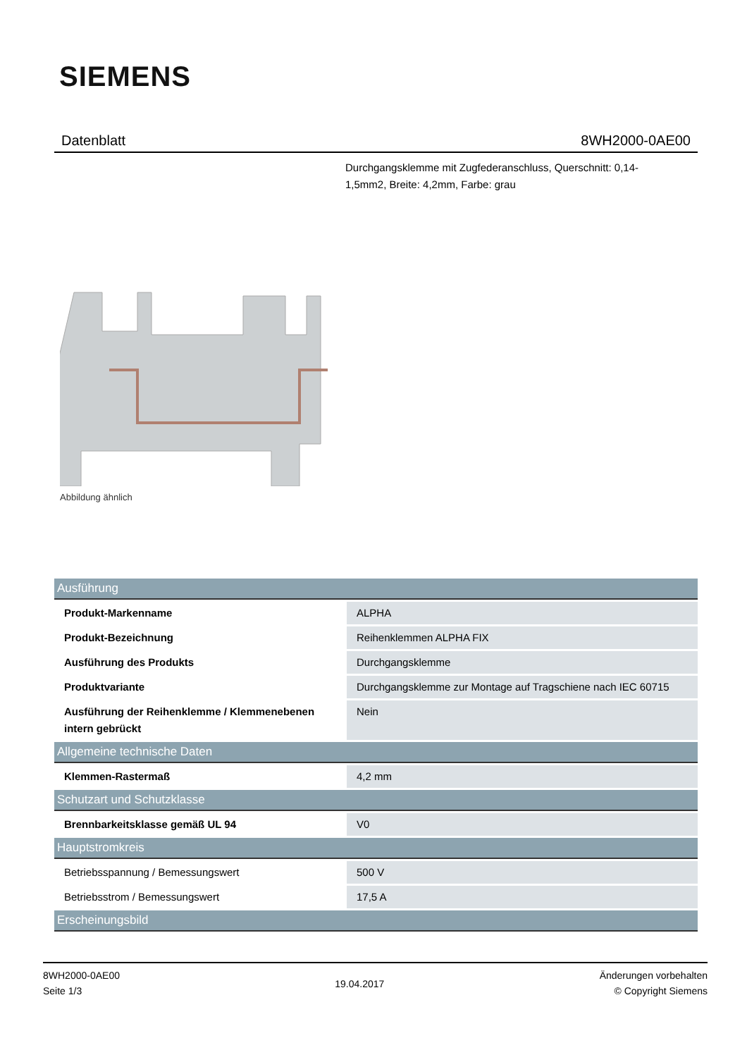SIEMENS
Datenblatt 8WH2000-0AE00
Durchgangsklemme mit Zugfederanschluss, Querschnitt: 0,14-1,5mm2, Breite: 4,2mm, Farbe: grau
Abbildung ähnlich
| Ausführung | |
| --- | --- |
| Produkt-Markenname | ALPHA |
| Produkt-Bezeichnung | Reihenklemmen ALPHA FIX |
| Ausführung des Produkts | Durchgangsklemme |
| Produktvariante | Durchgangsklemme zur Montage auf Tragschiene nach IEC 60715 |
| Ausführung der Reihenklemme / Klemmenebenen intern gebrückt | Nein |
| Allgemeine technische Daten | |
| Klemmen-Rastermaß | 4,2 mm |
| Schutzart und Schutzklasse | |
| Brennbarkeitsklasse gemäß UL 94 | V0 |
| Hauptstromkreis | |
| Betriebsspannung / Bemessungswert | 500 V |
| Betriebsstrom / Bemessungswert | 17,5 A |
| Erscheinungsbild | |
8WH2000-0AE00
Seite 1/3
19.04.2017
Änderungen vorbehalten
© Copyright Siemens